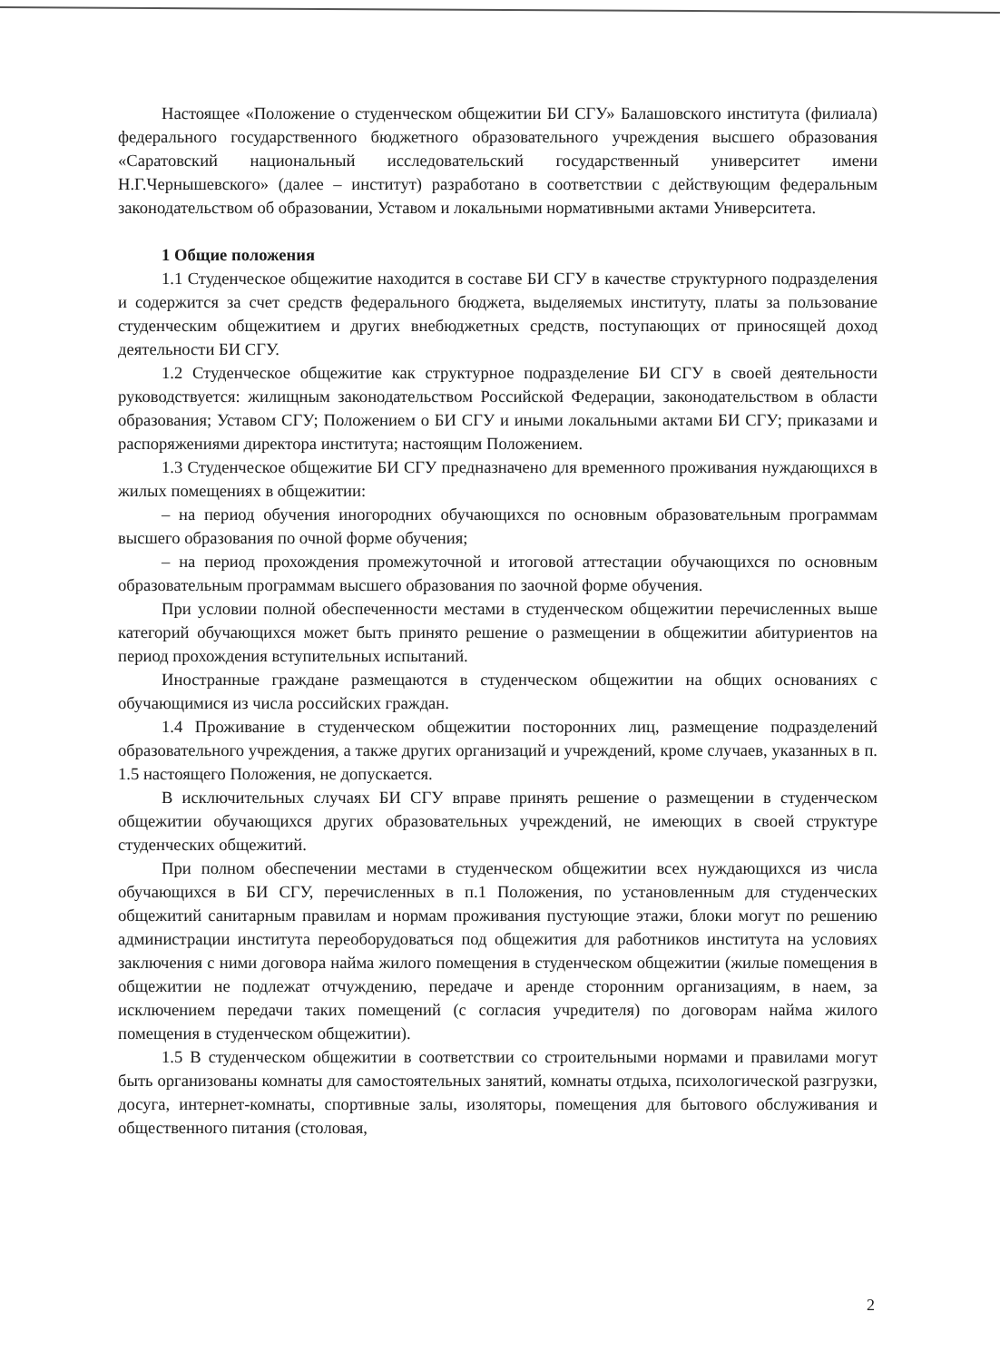Настоящее «Положение о студенческом общежитии БИ СГУ» Балашовского института (филиала) федерального государственного бюджетного образовательного учреждения высшего образования «Саратовский национальный исследовательский государственный университет имени Н.Г.Чернышевского» (далее – институт) разработано в соответствии с действующим федеральным законодательством об образовании, Уставом и локальными нормативными актами Университета.
1 Общие положения
1.1 Студенческое общежитие находится в составе БИ СГУ в качестве структурного подразделения и содержится за счет средств федерального бюджета, выделяемых институту, платы за пользование студенческим общежитием и других внебюджетных средств, поступающих от приносящей доход деятельности БИ СГУ.
1.2 Студенческое общежитие как структурное подразделение БИ СГУ в своей деятельности руководствуется: жилищным законодательством Российской Федерации, законодательством в области образования; Уставом СГУ; Положением о БИ СГУ и иными локальными актами БИ СГУ; приказами и распоряжениями директора института; настоящим Положением.
1.3 Студенческое общежитие БИ СГУ предназначено для временного проживания нуждающихся в жилых помещениях в общежитии:
– на период обучения иногородних обучающихся по основным образовательным программам высшего образования по очной форме обучения;
– на период прохождения промежуточной и итоговой аттестации обучающихся по основным образовательным программам высшего образования по заочной форме обучения.
При условии полной обеспеченности местами в студенческом общежитии перечисленных выше категорий обучающихся может быть принято решение о размещении в общежитии абитуриентов на период прохождения вступительных испытаний.
Иностранные граждане размещаются в студенческом общежитии на общих основаниях с обучающимися из числа российских граждан.
1.4 Проживание в студенческом общежитии посторонних лиц, размещение подразделений образовательного учреждения, а также других организаций и учреждений, кроме случаев, указанных в п. 1.5 настоящего Положения, не допускается.
В исключительных случаях БИ СГУ вправе принять решение о размещении в студенческом общежитии обучающихся других образовательных учреждений, не имеющих в своей структуре студенческих общежитий.
При полном обеспечении местами в студенческом общежитии всех нуждающихся из числа обучающихся в БИ СГУ, перечисленных в п.1 Положения, по установленным для студенческих общежитий санитарным правилам и нормам проживания пустующие этажи, блоки могут по решению администрации института переоборудоваться под общежития для работников института на условиях заключения с ними договора найма жилого помещения в студенческом общежитии (жилые помещения в общежитии не подлежат отчуждению, передаче и аренде сторонним организациям, в наем, за исключением передачи таких помещений (с согласия учредителя) по договорам найма жилого помещения в студенческом общежитии).
1.5 В студенческом общежитии в соответствии со строительными нормами и правилами могут быть организованы комнаты для самостоятельных занятий, комнаты отдыха, психологической разгрузки, досуга, интернет-комнаты, спортивные залы, изоляторы, помещения для бытового обслуживания и общественного питания (столовая,
2